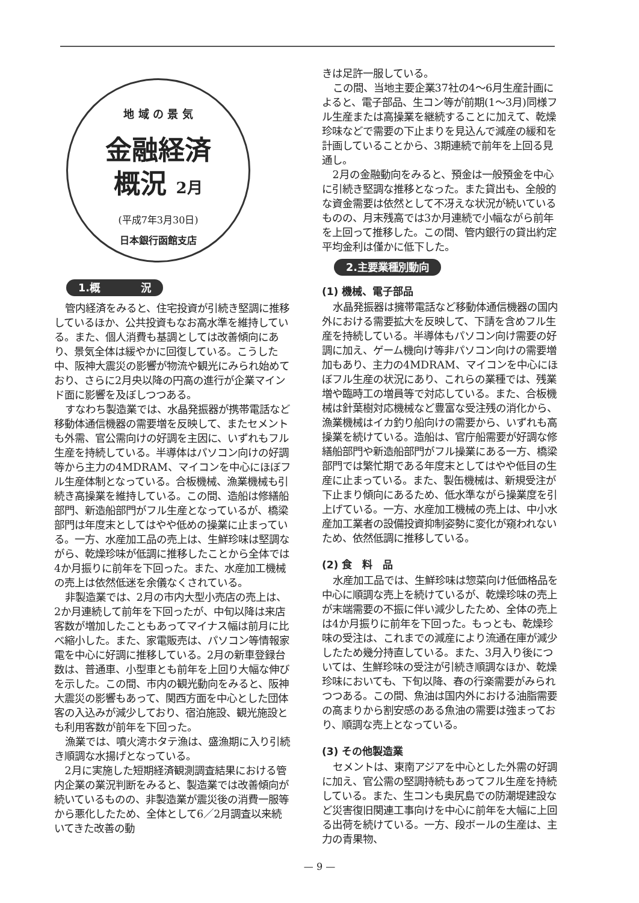地 域 の 景 気
金融経済
概況 2月
(平成7年3月30日)
日本銀行函館支店
1.概　　　　況
管内経済をみると、住宅投資が引続き堅調に推移しているほか、公共投資もなお高水準を維持している。また、個人消費も基調としては改善傾向にあり、景気全体は緩やかに回復している。こうした中、阪神大震災の影響が物流や観光にみられ始めており、さらに2月央以降の円高の進行が企業マインド面に影響を及ぼしつつある。
すなわち製造業では、水晶発振器が携帯電話など移動体通信機器の需要増を反映して、またセメントも外需、官公需向けの好調を主因に、いずれもフル生産を持続している。半導体はパソコン向けの好調等から主力の4MDRAM、マイコンを中心にほぼフル生産体制となっている。合板機械、漁業機械も引続き高操業を維持している。この間、造船は修繕船部門、新造船部門がフル生産となっているが、橋梁部門は年度末としてはやや低めの操業に止まっている。一方、水産加工品の売上は、生鮮珍味は堅調ながら、乾燥珍味が低調に推移したことから全体では4か月振りに前年を下回った。また、水産加工機械の売上は依然低迷を余儀なくされている。
非製造業では、2月の市内大型小売店の売上は、2か月連続して前年を下回ったが、中旬以降は来店客数が増加したこともあってマイナス幅は前月に比べ縮小した。また、家電販売は、パソコン等情報家電を中心に好調に推移している。2月の新車登録台数は、普通車、小型車とも前年を上回り大幅な伸びを示した。この間、市内の観光動向をみると、阪神大震災の影響もあって、関西方面を中心とした団体客の入込みが減少しており、宿泊施設、観光施設とも利用客数が前年を下回った。
漁業では、噴火湾ホタテ漁は、盛漁期に入り引続き順調な水揚げとなっている。
2月に実施した短期経済観測調査結果における管内企業の業況判断をみると、製造業では改善傾向が続いているものの、非製造業が震災後の消費一服等から悪化したため、全体として6／2月調査以来続いてきた改善の動
きは足許一服している。
この間、当地主要企業37社の4～6月生産計画によると、電子部品、生コン等が前期(1～3月)同様フル生産または高操業を継続することに加えて、乾燥珍味などで需要の下止まりを見込んで減産の緩和を計画していることから、3期連続で前年を上回る見通し。
2月の金融動向をみると、預金は一般預金を中心に引続き堅調な推移となった。また貸出も、全般的な資金需要は依然として不冴えな状況が続いているものの、月末残高では3か月連続で小幅ながら前年を上回って推移した。この間、管内銀行の貸出約定平均金利は僅かに低下した。
2.主要業種別動向
(1) 機械、電子部品
水晶発振器は擁帯電話など移動体通信機器の国内外における需要拡大を反映して、下請を含めフル生産を持続している。半導体もパソコン向け需要の好調に加え、ゲーム機向け等非パソコン向けの需要増加もあり、主力の4MDRAM、マイコンを中心にほぼフル生産の状況にあり、これらの業種では、残業増や臨時工の増員等で対応している。また、合板機械は針葉樹対応機械など豊富な受注残の消化から、漁業機械はイカ釣り船向けの需要から、いずれも高操業を続けている。造船は、官庁船需要が好調な修繕船部門や新造船部門がフル操業にある一方、橋梁部門では繁忙期である年度末としてはやや低目の生産に止まっている。また、製缶機械は、新規受注が下止まり傾向にあるため、低水準ながら操業度を引上げている。一方、水産加工機械の売上は、中小水産加工業者の設備投資抑制姿勢に変化が窺われないため、依然低調に推移している。
(2) 食　料　品
水産加工品では、生鮮珍味は惣菜向け低価格品を中心に順調な売上を続けているが、乾燥珍味の売上が末端需要の不振に伴い減少したため、全体の売上は4か月振りに前年を下回った。もっとも、乾燥珍味の受注は、これまでの減産により流通在庫が減少したため幾分持直している。また、3月入り後については、生鮮珍味の受注が引続き順調なほか、乾燥珍味においても、下旬以降、春の行楽需要がみられつつある。この間、魚油は国内外における油脂需要の高まりから割安感のある魚油の需要は強まっており、順調な売上となっている。
(3) その他製造業
セメントは、東南アジアを中心とした外需の好調に加え、官公需の堅調持続もあってフル生産を持続している。また、生コンも奥尻島での防潮堤建設など災害復旧関連工事向けを中心に前年を大幅に上回る出荷を続けている。一方、段ボールの生産は、主力の青果物、
— 9 —